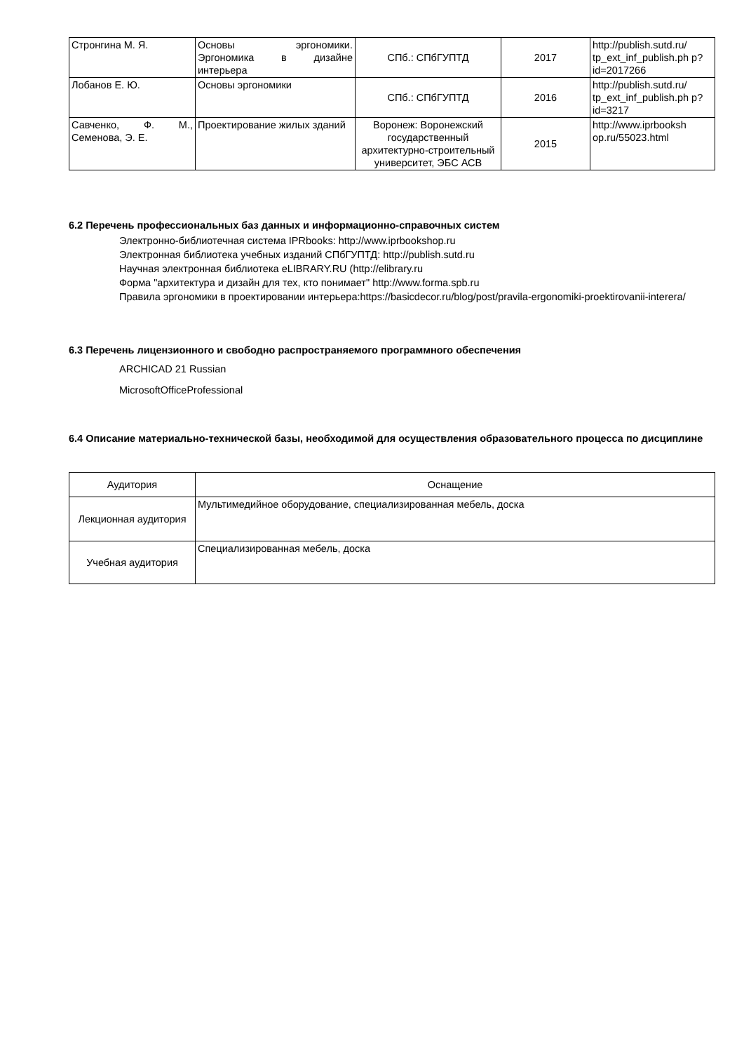| Стронгина М. Я. | Основы эргономики. Эргономика в дизайне интерьера | СПб.: СПбГУПТД | 2017 | http://publish.sutd.ru/ tp_ext_inf_publish.ph p?id=2017266 |
| Лобанов Е. Ю. | Основы эргономики | СПб.: СПбГУПТД | 2016 | http://publish.sutd.ru/ tp_ext_inf_publish.ph p?id=3217 |
| Савченко, Ф. М., Семенова, Э. Е. | Проектирование жилых зданий | Воронеж: Воронежский государственный архитектурно-строительный университет, ЭБС АСВ | 2015 | http://www.iprbooksh op.ru/55023.html |
6.2 Перечень профессиональных баз данных и информационно-справочных систем
Электронно-библиотечная система IPRbooks: http://www.iprbookshop.ru
Электронная библиотека учебных изданий СПбГУПТД: http://publish.sutd.ru
Научная электронная библиотека eLIBRARY.RU (http://elibrary.ru
Форма "архитектура и дизайн для тех, кто понимает" http://www.forma.spb.ru
Правила эргономики в проектировании интерьера:https://basicdecor.ru/blog/post/pravila-ergonomiki-proektirovanii-interera/
6.3 Перечень лицензионного и свободно распространяемого программного обеспечения
ARCHICAD 21 Russian
MicrosoftOfficeProfessional
6.4 Описание материально-технической базы, необходимой для осуществления образовательного процесса по дисциплине
| Аудитория | Оснащение |
| --- | --- |
| Лекционная аудитория | Мультимедийное оборудование, специализированная мебель, доска |
| Учебная аудитория | Специализированная мебель, доска |